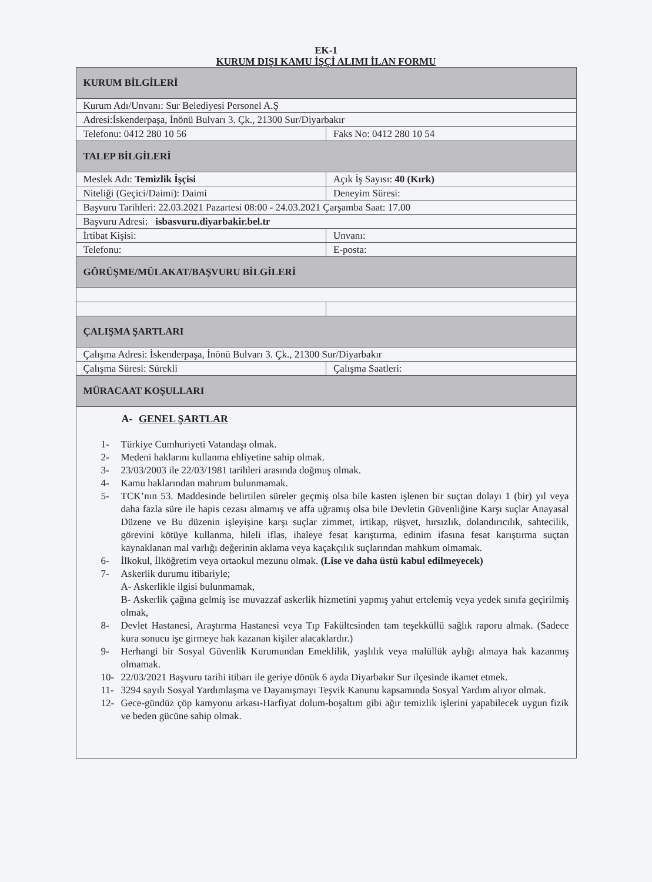EK-1
KURUM DIŞI KAMU İŞÇİ ALIMI İLAN FORMU
| KURUM BİLGİLERİ | |
| Kurum Adı/Unvanı: Sur Belediyesi Personel A.Ş | |
| Adresi:İskenderpaşa, İnönü Bulvarı 3. Çk., 21300 Sur/Diyarbakır | |
| Telefonu: 0412 280 10 56 | Faks No: 0412 280 10 54 |
| TALEP BİLGİLERİ | |
| Meslek Adı: Temizlik İşçisi | Açık İş Sayısı: 40 (Kırk) |
| Niteliği (Geçici/Daimi): Daimi | Deneyim Süresi: |
| Başvuru Tarihleri: 22.03.2021 Pazartesi 08:00 - 24.03.2021 Çarşamba Saat: 17.00 | |
| Başvuru Adresi: isbasvuru.diyarbakir.bel.tr | |
| İrtibat Kişisi: | Unvanı: |
| Telefonu: | E-posta: |
| GÖRÜŞME/MÜLAKAT/BAŞVURU BİLGİLERİ | |
| ÇALIŞMA ŞARTLARI | |
| Çalışma Adresi: İskenderpaşa, İnönü Bulvarı 3. Çk., 21300 Sur/Diyarbakır | |
| Çalışma Süresi: Sürekli | Çalışma Saatleri: |
| MÜRACAAT KOŞULLARI | |
| A- GENEL ŞARTLAR 1- Türkiye Cumhuriyeti Vatandaşı olmak. 2- Medeni haklarını kullanma ehliyetine sahip olmak. 3- 23/03/2003 ile 22/03/1981 tarihleri arasında doğmuş olmak. 4- Kamu haklarından mahrum bulunmamak. 5- TCK’nın 53. Maddesinde belirtilen süreler geçmiş olsa bile kasten işlenen bir suçtan dolayı 1 (bir) yıl veya daha fazla süre ile hapis cezası almamış ve affa uğramış olsa bile Devletin Güvenliğine Karşı suçlar Anayasal Düzene ve Bu düzenin işleyişine karşı suçlar zimmet, irtikap, rüşvet, hırsızlık, dolandırıcılık, sahtecilik, görevini kötüye kullanma, hileli iflas, ihaleye fesat karıştırma, edinim ifasına fesat karıştırma suçtan kaynaklanan mal varlığı değerinin aklama veya kaçakçılık suçlarından mahkum olmamak. 6- İlkokul, İlköğretim veya ortaokul mezunu olmak. (Lise ve daha üstü kabul edilmeyecek) 7- Askerlik durumu itibariyle; A- Askerlikle ilgisi bulunmamak, B- Askerlik çağına gelmiş ise muvazzaf askerlik hizmetini yapmış yahut ertelemiş veya yedek sınıfa geçirilmiş olmak, 8- Devlet Hastanesi, Araştırma Hastanesi veya Tıp Fakültesinden tam teşekküllü sağlık raporu almak. (Sadece kura sonucu işe girmeye hak kazanan kişiler alacaklardır.) 9- Herhangi bir Sosyal Güvenlik Kurumundan Emeklilik, yaşlılık veya malüllük aylığı almaya hak kazanmış olmamak. 10- 22/03/2021 Başvuru tarihi itibarı ile geriye dönük 6 ayda Diyarbakır Sur ilçesinde ikamet etmek. 11- 3294 sayılı Sosyal Yardımlaşma ve Dayanışmayı Teşvik Kanunu kapsamında Sosyal Yardım alıyor olmak. 12- Gece-gündüz çöp kamyonu arkası-Harfiyat dolum-boşaltım gibi ağır temizlik işlerini yapabilecek uygun fizik ve beden gücüne sahip olmak. | |